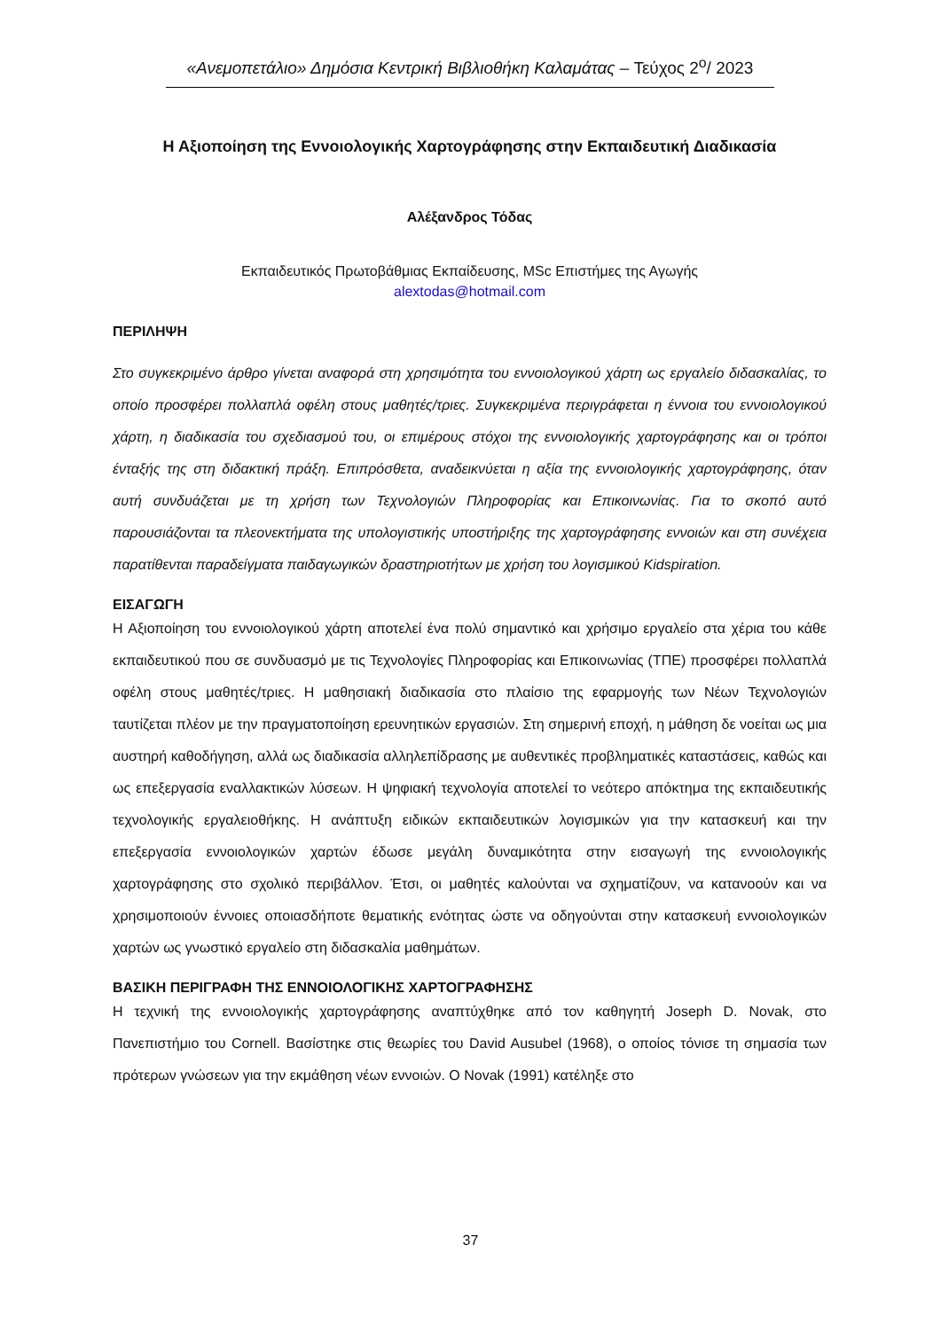«Ανεμοπετάλιο» Δημόσια Κεντρική Βιβλιοθήκη Καλαμάτας – Τεύχος 2<sup>ο</sup>/ 2023
Η Αξιοποίηση της Εννοιολογικής Χαρτογράφησης στην Εκπαιδευτική Διαδικασία
Αλέξανδρος Τόδας
Εκπαιδευτικός Πρωτοβάθμιας Εκπαίδευσης, MSc Επιστήμες της Αγωγής
alextodas@hotmail.com
ΠΕΡΙΛΗΨΗ
Στο συγκεκριμένο άρθρο γίνεται αναφορά στη χρησιμότητα του εννοιολογικού χάρτη ως εργαλείο διδασκαλίας, το οποίο προσφέρει πολλαπλά οφέλη στους μαθητές/τριες. Συγκεκριμένα περιγράφεται η έννοια του εννοιολογικού χάρτη, η διαδικασία του σχεδιασμού του, οι επιμέρους στόχοι της εννοιολογικής χαρτογράφησης και οι τρόποι ένταξής της στη διδακτική πράξη. Επιπρόσθετα, αναδεικνύεται η αξία της εννοιολογικής χαρτογράφησης, όταν αυτή συνδυάζεται με τη χρήση των Τεχνολογιών Πληροφορίας και Επικοινωνίας. Για το σκοπό αυτό παρουσιάζονται τα πλεονεκτήματα της υπολογιστικής υποστήριξης της χαρτογράφησης εννοιών και στη συνέχεια παρατίθενται παραδείγματα παιδαγωγικών δραστηριοτήτων με χρήση του λογισμικού Kidspiration.
ΕΙΣΑΓΩΓΗ
Η Αξιοποίηση του εννοιολογικού χάρτη αποτελεί ένα πολύ σημαντικό και χρήσιμο εργαλείο στα χέρια του κάθε εκπαιδευτικού που σε συνδυασμό με τις Τεχνολογίες Πληροφορίας και Επικοινωνίας (ΤΠΕ) προσφέρει πολλαπλά οφέλη στους μαθητές/τριες. Η μαθησιακή διαδικασία στο πλαίσιο της εφαρμογής των Νέων Τεχνολογιών ταυτίζεται πλέον με την πραγματοποίηση ερευνητικών εργασιών. Στη σημερινή εποχή, η μάθηση δε νοείται ως μια αυστηρή καθοδήγηση, αλλά ως διαδικασία αλληλεπίδρασης με αυθεντικές προβληματικές καταστάσεις, καθώς και ως επεξεργασία εναλλακτικών λύσεων. Η ψηφιακή τεχνολογία αποτελεί το νεότερο απόκτημα της εκπαιδευτικής τεχνολογικής εργαλειοθήκης. Η ανάπτυξη ειδικών εκπαιδευτικών λογισμικών για την κατασκευή και την επεξεργασία εννοιολογικών χαρτών έδωσε μεγάλη δυναμικότητα στην εισαγωγή της εννοιολογικής χαρτογράφησης στο σχολικό περιβάλλον. Έτσι, οι μαθητές καλούνται να σχηματίζουν, να κατανοούν και να χρησιμοποιούν έννοιες οποιασδήποτε θεματικής ενότητας ώστε να οδηγούνται στην κατασκευή εννοιολογικών χαρτών ως γνωστικό εργαλείο στη διδασκαλία μαθημάτων.
ΒΑΣΙΚΗ ΠΕΡΙΓΡΑΦΗ ΤΗΣ ΕΝΝΟΙΟΛΟΓΙΚΗΣ ΧΑΡΤΟΓΡΑΦΗΣΗΣ
Η τεχνική της εννοιολογικής χαρτογράφησης αναπτύχθηκε από τον καθηγητή Joseph D. Novak, στο Πανεπιστήμιο του Cornell. Βασίστηκε στις θεωρίες του David Ausubel (1968), ο οποίος τόνισε τη σημασία των πρότερων γνώσεων για την εκμάθηση νέων εννοιών. Ο Novak (1991) κατέληξε στο
37